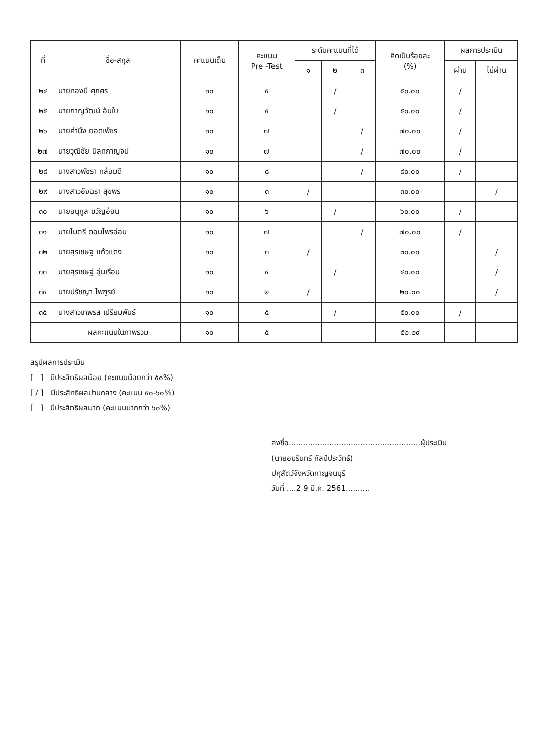| ที่ | ชื่อ-สกุล | คะแนนเต็ม | คะแนน Pre -Test | ระดับคะแนนที่ได้ | | | คิดเป็นร้อยละ (%) | ผลการประเมิน | |
| --- | --- | --- | --- | --- | --- | --- | --- | --- | --- |
| | | | | ๑ | ๒ | ๓ | | ผ่าน | ไม่ผ่าน |
| ๒๔ | นายทองมี ศุภศร | ๑๐ | ๕ | | / | | ๕๐.๐๐ | / | |
| ๒๕ | นายกาญวัฒน์ อ้นใบ | ๑๐ | ๕ | | / | | ๕๐.๐๐ | / | |
| ๒๖ | นายคำนึง ยอดเพ็ชร | ๑๐ | ๗ | | | / | ๗๐.๐๐ | / | |
| ๒๗ | นายวุฒิชัย นิลทกาญจน์ | ๑๐ | ๗ | | | / | ๗๐.๐๐ | / | |
| ๒๘ | นางสาวพัชรา กล่อมดี | ๑๐ | ๘ | | | / | ๘๐.๐๐ | / | |
| ๒๙ | นางสาวอัจฉรา สุขพร | ๑๐ | ๓ | / | | | ๓๐.๐๐ | | / |
| ๓๐ | นายอนุกูล ขวัญอ่อน | ๑๐ | ๖ | | / | | ๖๐.๐๐ | / | |
| ๓๑ | นายไมตรี ดอนไพรอ่อน | ๑๐ | ๗ | | | / | ๗๐.๐๐ | / | |
| ๓๒ | นายสุรเชษฐ แก้วแดง | ๑๐ | ๓ | / | | | ๓๐.๐๐ | | / |
| ๓๓ | นายสุรเชษฐ์ อุ่นเรือน | ๑๐ | ๔ | | / | | ๔๐.๐๐ | | / |
| ๓๔ | นายปรัชญา ไพฑูรย์ | ๑๐ | ๒ | / | | | ๒๐.๐๐ | | / |
| ๓๕ | นางสาวเทพรส เปรียมพันธ์ | ๑๐ | ๕ | | / | | ๕๐.๐๐ | / | |
| | ผลคะแนนในภาพรวม | ๑๐ | ๕ | | | | ๕๒.๒๙ | | |
สรุปผลการประเมิน
[ ] มีประสิทธิผลน้อย (คะแนนน้อยกว่า ๕๐%)
[ / ] มีประสิทธิผลปานกลาง (คะแนน ๕๐-๖๐%)
[ ] มีประสิทธิผลมาก (คะแนนมากกว่า ๖๐%)
ลงชื่อ.......................................................ผู้ประเมิน
(นายอมรินทร์ กัลป์ประวิทธ์)
ปศุสัตว์จังหวัดกาญจนบุรี
วันที่ ....2 9 มี.ค. 2561..........